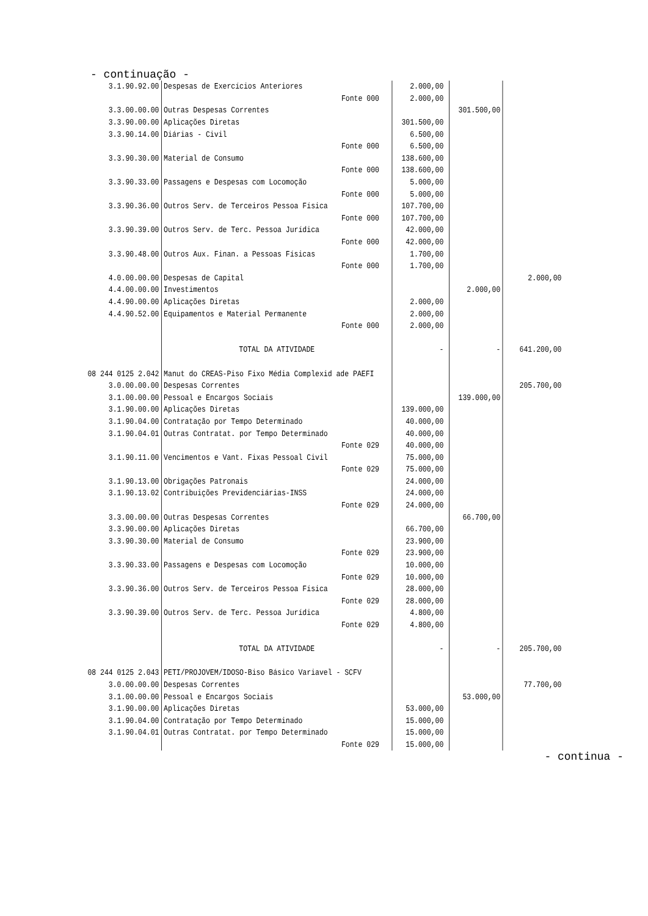- continuação -
| 3.1.90.92.00 | Despesas de Exercícios Anteriores | | 2.000,00 | | |
| | | Fonte 000 | 2.000,00 | | |
| 3.3.00.00.00 | Outras Despesas Correntes | | | 301.500,00 | |
| 3.3.90.00.00 | Aplicações Diretas | | 301.500,00 | | |
| 3.3.90.14.00 | Diárias - Civil | | 6.500,00 | | |
| | | Fonte 000 | 6.500,00 | | |
| 3.3.90.30.00 | Material de Consumo | | 138.600,00 | | |
| | | Fonte 000 | 138.600,00 | | |
| 3.3.90.33.00 | Passagens e Despesas com Locomoção | | 5.000,00 | | |
| | | Fonte 000 | 5.000,00 | | |
| 3.3.90.36.00 | Outros Serv. de Terceiros Pessoa Física | | 107.700,00 | | |
| | | Fonte 000 | 107.700,00 | | |
| 3.3.90.39.00 | Outros Serv. de Terc. Pessoa Jurídica | | 42.000,00 | | |
| | | Fonte 000 | 42.000,00 | | |
| 3.3.90.48.00 | Outros Aux. Finan. a Pessoas Físicas | | 1.700,00 | | |
| | | Fonte 000 | 1.700,00 | | |
| 4.0.00.00.00 | Despesas de Capital | | | | 2.000,00 |
| 4.4.00.00.00 | Investimentos | | | 2.000,00 | |
| 4.4.90.00.00 | Aplicações Diretas | | 2.000,00 | | |
| 4.4.90.52.00 | Equipamentos e Material Permanente | | 2.000,00 | | |
| | | Fonte 000 | 2.000,00 | | |
| | TOTAL DA ATIVIDADE | | - | - | 641.200,00 |
| 08 244 0125 2.042 | Manut do CREAS-Piso Fixo Média Complexid ade PAEFI | | | | |
| 3.0.00.00.00 | Despesas Correntes | | | | 205.700,00 |
| 3.1.00.00.00 | Pessoal e Encargos Sociais | | | 139.000,00 | |
| 3.1.90.00.00 | Aplicações Diretas | | 139.000,00 | | |
| 3.1.90.04.00 | Contratação por Tempo Determinado | | 40.000,00 | | |
| 3.1.90.04.01 | Outras Contratat. por Tempo Determinado | | 40.000,00 | | |
| | | Fonte 029 | 40.000,00 | | |
| 3.1.90.11.00 | Vencimentos e Vant. Fixas Pessoal Civil | | 75.000,00 | | |
| | | Fonte 029 | 75.000,00 | | |
| 3.1.90.13.00 | Obrigações Patronais | | 24.000,00 | | |
| 3.1.90.13.02 | Contribuições Previdenciárias-INSS | | 24.000,00 | | |
| | | Fonte 029 | 24.000,00 | | |
| 3.3.00.00.00 | Outras Despesas Correntes | | | 66.700,00 | |
| 3.3.90.00.00 | Aplicações Diretas | | 66.700,00 | | |
| 3.3.90.30.00 | Material de Consumo | | 23.900,00 | | |
| | | Fonte 029 | 23.900,00 | | |
| 3.3.90.33.00 | Passagens e Despesas com Locomoção | | 10.000,00 | | |
| | | Fonte 029 | 10.000,00 | | |
| 3.3.90.36.00 | Outros Serv. de Terceiros Pessoa Física | | 28.000,00 | | |
| | | Fonte 029 | 28.000,00 | | |
| 3.3.90.39.00 | Outros Serv. de Terc. Pessoa Jurídica | | 4.800,00 | | |
| | | Fonte 029 | 4.800,00 | | |
| | TOTAL DA ATIVIDADE | | - | - | 205.700,00 |
| 08 244 0125 2.043 | PETI/PROJOVEM/IDOSO-Biso Básico Variavel - SCFV | | | | |
| 3.0.00.00.00 | Despesas Correntes | | | | 77.700,00 |
| 3.1.00.00.00 | Pessoal e Encargos Sociais | | | 53.000,00 | |
| 3.1.90.00.00 | Aplicações Diretas | | 53.000,00 | | |
| 3.1.90.04.00 | Contratação por Tempo Determinado | | 15.000,00 | | |
| 3.1.90.04.01 | Outras Contratat. por Tempo Determinado | | 15.000,00 | | |
| | | Fonte 029 | 15.000,00 | | |
- continua -